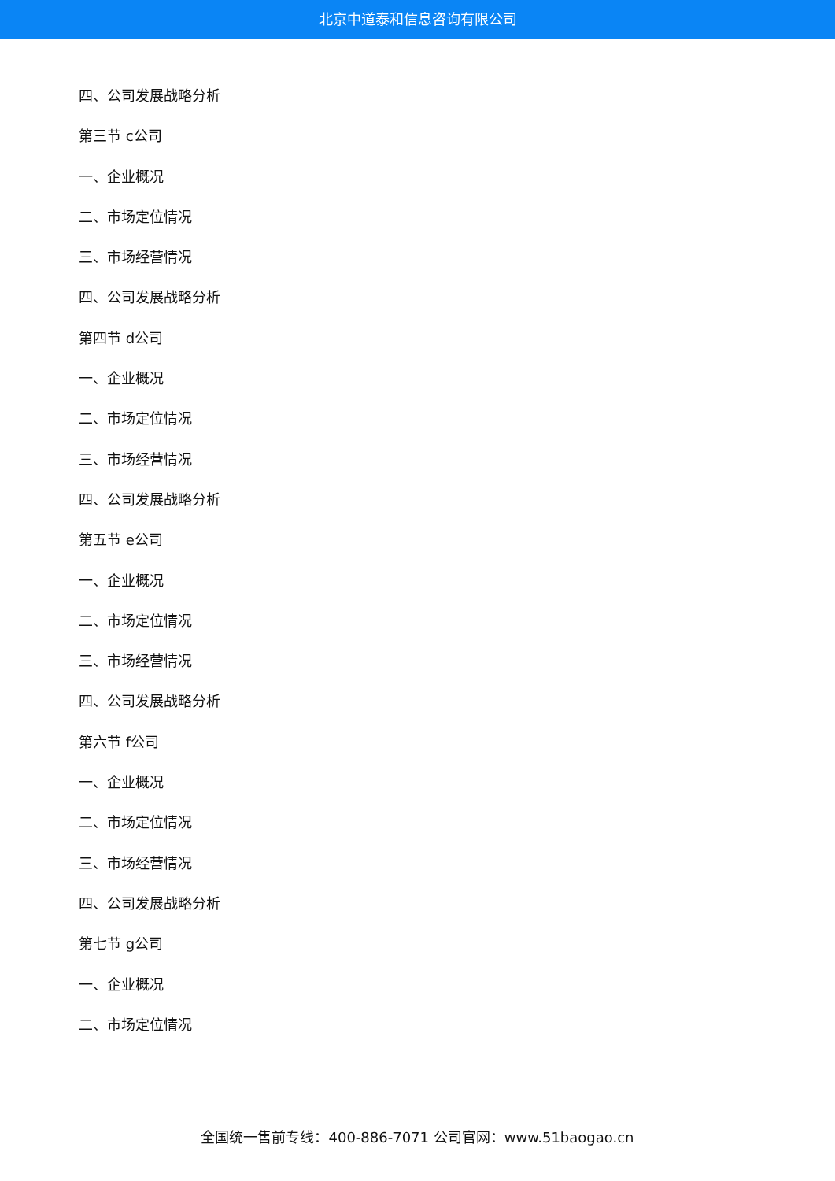北京中道泰和信息咨询有限公司
四、公司发展战略分析
第三节 c公司
一、企业概况
二、市场定位情况
三、市场经营情况
四、公司发展战略分析
第四节 d公司
一、企业概况
二、市场定位情况
三、市场经营情况
四、公司发展战略分析
第五节 e公司
一、企业概况
二、市场定位情况
三、市场经营情况
四、公司发展战略分析
第六节 f公司
一、企业概况
二、市场定位情况
三、市场经营情况
四、公司发展战略分析
第七节 g公司
一、企业概况
二、市场定位情况
全国统一售前专线：400-886-7071 公司官网：www.51baogao.cn